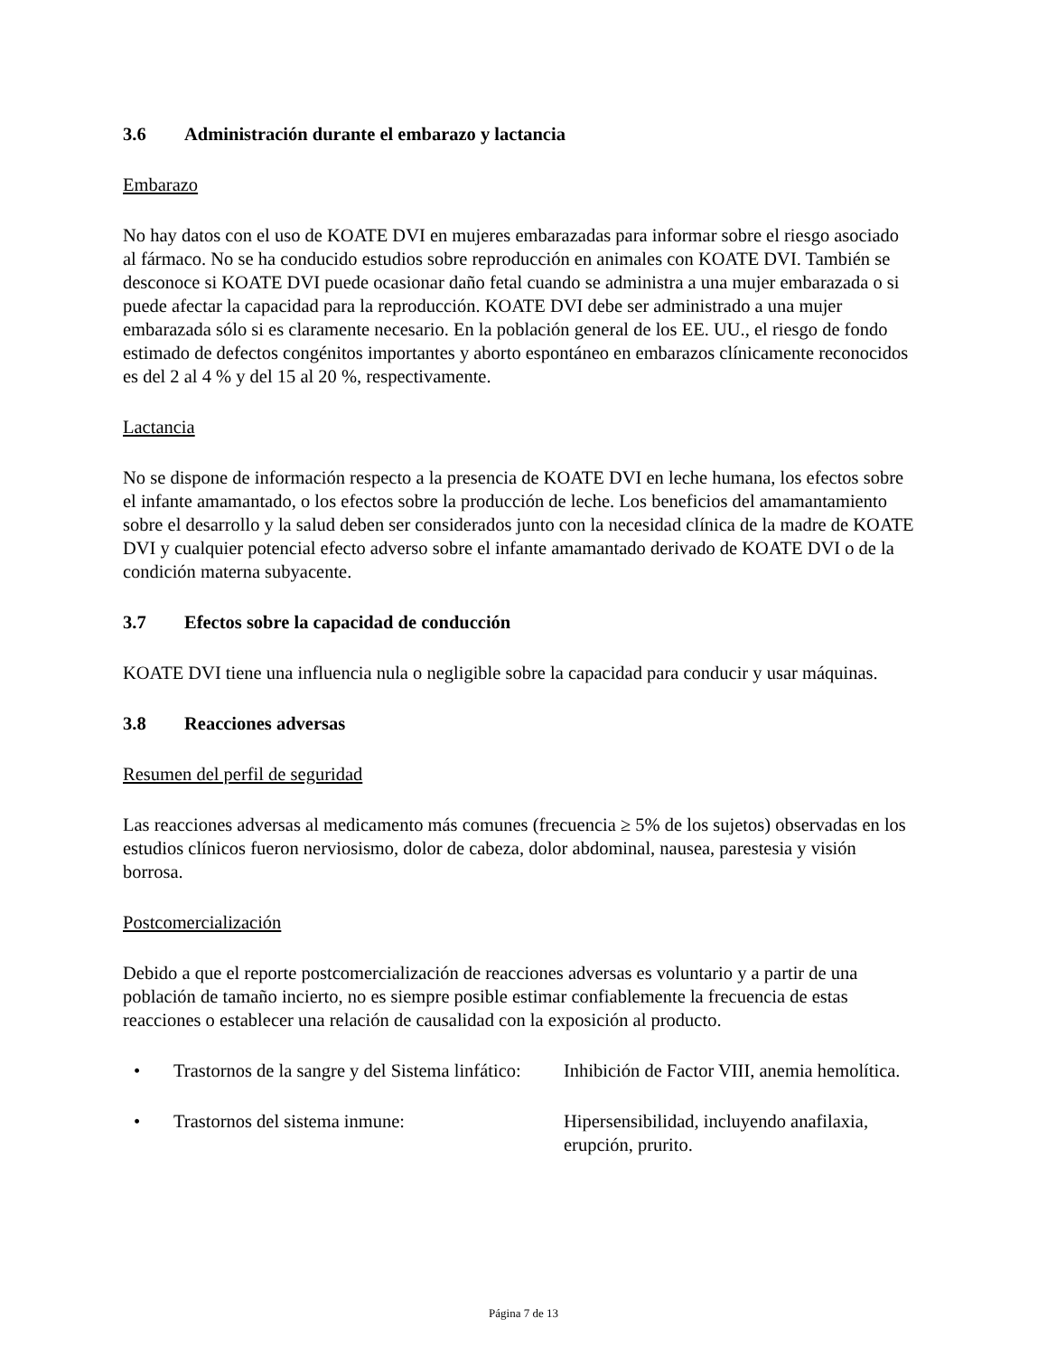3.6 Administración durante el embarazo y lactancia
Embarazo
No hay datos con el uso de KOATE DVI en mujeres embarazadas para informar sobre el riesgo asociado al fármaco. No se ha conducido estudios sobre reproducción en animales con KOATE DVI. También se desconoce si KOATE DVI puede ocasionar daño fetal cuando se administra a una mujer embarazada o si puede afectar la capacidad para la reproducción. KOATE DVI debe ser administrado a una mujer embarazada sólo si es claramente necesario. En la población general de los EE. UU., el riesgo de fondo estimado de defectos congénitos importantes y aborto espontáneo en embarazos clínicamente reconocidos es del 2 al 4 % y del 15 al 20 %, respectivamente.
Lactancia
No se dispone de información respecto a la presencia de KOATE DVI en leche humana, los efectos sobre el infante amamantado, o los efectos sobre la producción de leche. Los beneficios del amamantamiento sobre el desarrollo y la salud deben ser considerados junto con la necesidad clínica de la madre de KOATE DVI y cualquier potencial efecto adverso sobre el infante amamantado derivado de KOATE DVI o de la condición materna subyacente.
3.7 Efectos sobre la capacidad de conducción
KOATE DVI tiene una influencia nula o negligible sobre la capacidad para conducir y usar máquinas.
3.8 Reacciones adversas
Resumen del perfil de seguridad
Las reacciones adversas al medicamento más comunes (frecuencia ≥ 5% de los sujetos) observadas en los estudios clínicos fueron nerviosismo, dolor de cabeza, dolor abdominal, nausea, parestesia y visión borrosa.
Postcomercialización
Debido a que el reporte postcomercialización de reacciones adversas es voluntario y a partir de una población de tamaño incierto, no es siempre posible estimar confiablemente la frecuencia de estas reacciones o establecer una relación de causalidad con la exposición al producto.
• Trastornos de la sangre y del Sistema linfático:
Inhibición de Factor VIII, anemia hemolítica.
• Trastornos del sistema inmune: Hipersensibilidad, incluyendo anafilaxia, erupción, prurito.
Página 7 de 13